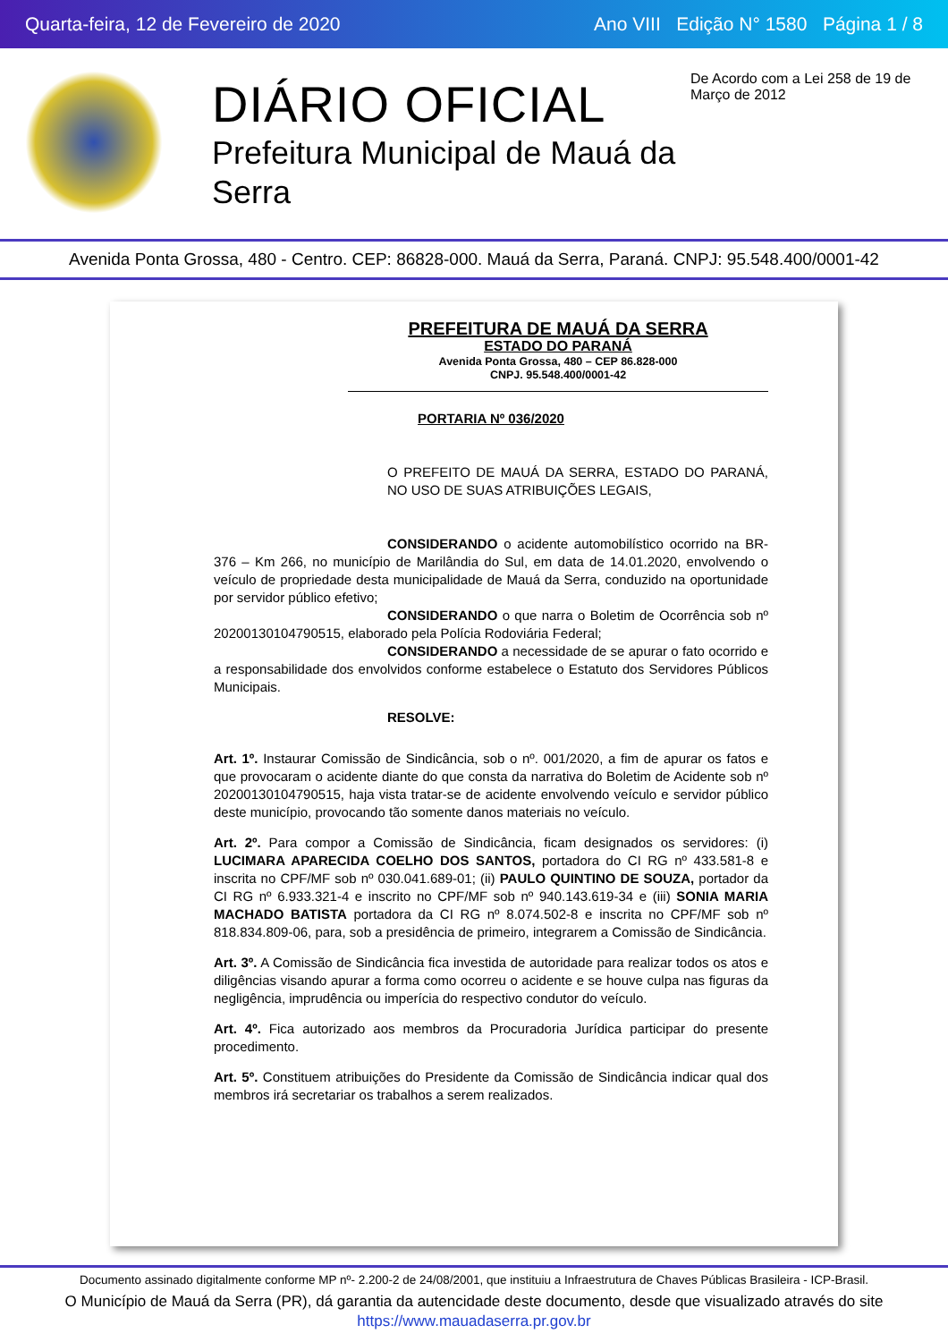Quarta-feira, 12 de Fevereiro de 2020 Ano VIII Edição N° 1580 Página 1 / 8
DIÁRIO OFICIAL
Prefeitura Municipal de Mauá da Serra
De Acordo com a Lei 258 de 19 de Março de 2012
Avenida Ponta Grossa, 480 - Centro. CEP: 86828-000. Mauá da Serra, Paraná. CNPJ: 95.548.400/0001-42
PREFEITURA DE MAUÁ DA SERRA
ESTADO DO PARANÁ
Avenida Ponta Grossa, 480 – CEP 86.828-000
CNPJ. 95.548.400/0001-42
PORTARIA Nº 036/2020
O PREFEITO DE MAUÁ DA SERRA, ESTADO DO PARANÁ, NO USO DE SUAS ATRIBUIÇÕES LEGAIS,
CONSIDERANDO o acidente automobilístico ocorrido na BR-376 – Km 266, no município de Marilândia do Sul, em data de 14.01.2020, envolvendo o veículo de propriedade desta municipalidade de Mauá da Serra, conduzido na oportunidade por servidor público efetivo;
CONSIDERANDO o que narra o Boletim de Ocorrência sob nº 20200130104790515, elaborado pela Polícia Rodoviária Federal;
CONSIDERANDO a necessidade de se apurar o fato ocorrido e a responsabilidade dos envolvidos conforme estabelece o Estatuto dos Servidores Públicos Municipais.
RESOLVE:
Art. 1º. Instaurar Comissão de Sindicância, sob o nº. 001/2020, a fim de apurar os fatos e que provocaram o acidente diante do que consta da narrativa do Boletim de Acidente sob nº 20200130104790515, haja vista tratar-se de acidente envolvendo veículo e servidor público deste município, provocando tão somente danos materiais no veículo.
Art. 2º. Para compor a Comissão de Sindicância, ficam designados os servidores: (i) LUCIMARA APARECIDA COELHO DOS SANTOS, portadora do CI RG nº 433.581-8 e inscrita no CPF/MF sob nº 030.041.689-01; (ii) PAULO QUINTINO DE SOUZA, portador da CI RG nº 6.933.321-4 e inscrito no CPF/MF sob nº 940.143.619-34 e (iii) SONIA MARIA MACHADO BATISTA portadora da CI RG nº 8.074.502-8 e inscrita no CPF/MF sob nº 818.834.809-06, para, sob a presidência de primeiro, integrarem a Comissão de Sindicância.
Art. 3º. A Comissão de Sindicância fica investida de autoridade para realizar todos os atos e diligências visando apurar a forma como ocorreu o acidente e se houve culpa nas figuras da negligência, imprudência ou imperícia do respectivo condutor do veículo.
Art. 4º. Fica autorizado aos membros da Procuradoria Jurídica participar do presente procedimento.
Art. 5º. Constituem atribuições do Presidente da Comissão de Sindicância indicar qual dos membros irá secretariar os trabalhos a serem realizados.
Documento assinado digitalmente conforme MP nº- 2.200-2 de 24/08/2001, que instituiu a Infraestrutura de Chaves Públicas Brasileira - ICP-Brasil.
O Município de Mauá da Serra (PR), dá garantia da autencidade deste documento, desde que visualizado através do site https://www.mauadaserra.pr.gov.br